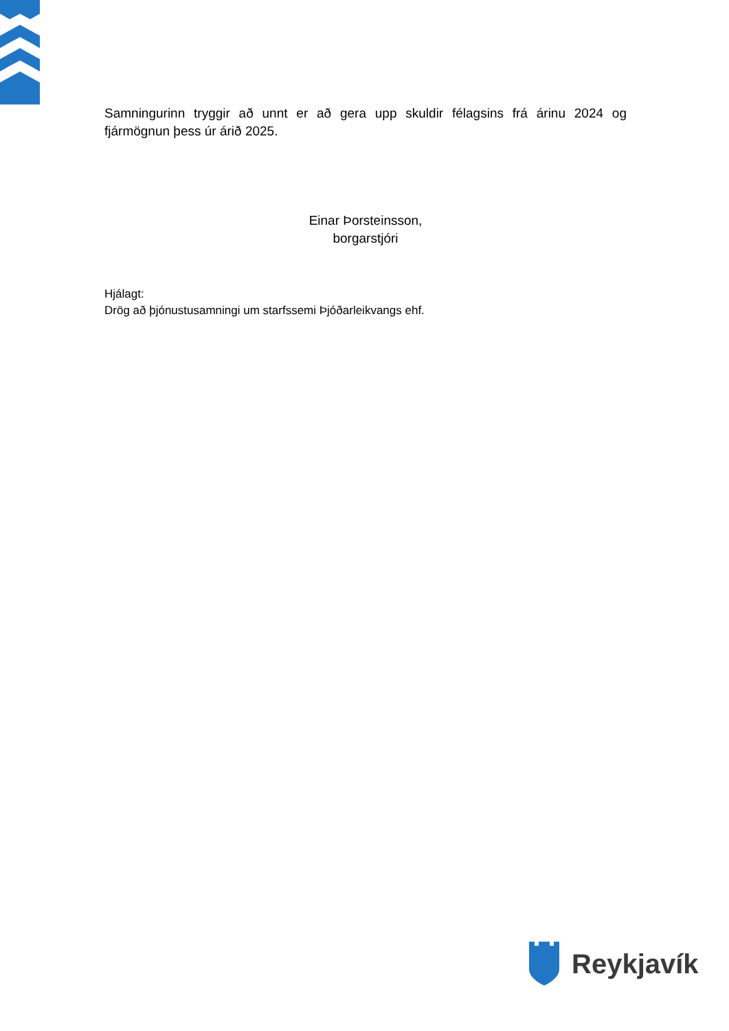Samningurinn tryggir að unnt er að gera upp skuldir félagsins frá árinu 2024 og fjármögnun þess úr árið 2025.
Einar Þorsteinsson,
borgarstjóri
Hjálagt:
Drög að þjónustusamningi um starfssemi Þjóðarleikvangs ehf.
Reykjavík